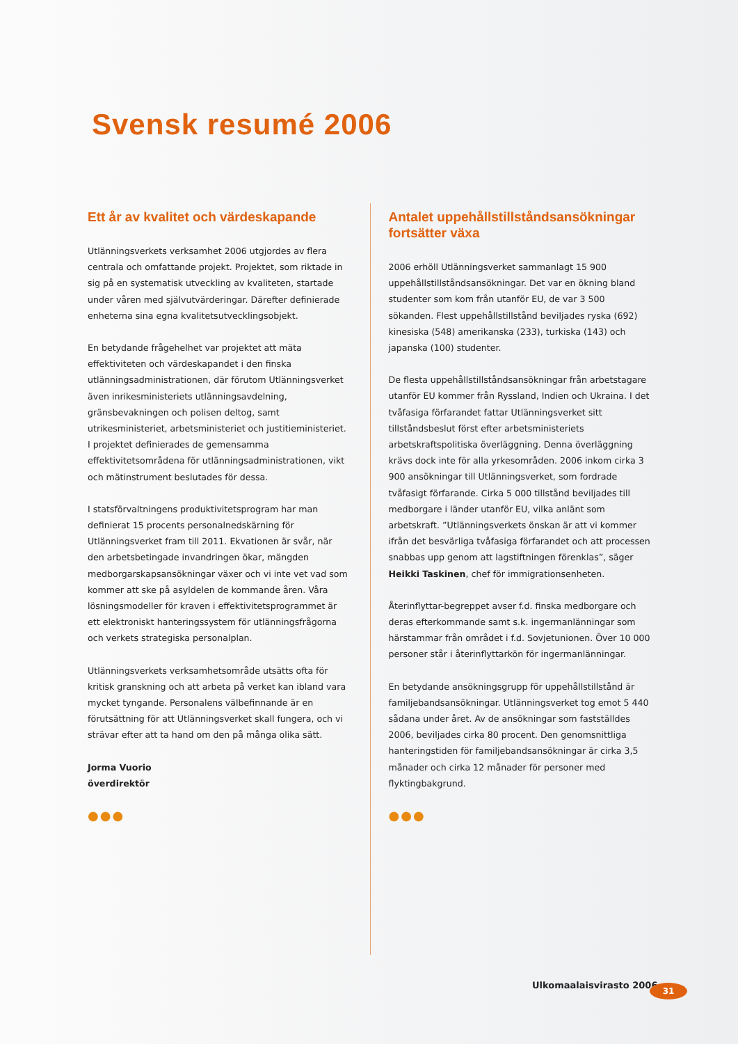Svensk resumé 2006
Ett år av kvalitet och värdeskapande
Utlänningsverkets verksamhet 2006 utgjordes av flera centrala och omfattande projekt. Projektet, som riktade in sig på en systematisk utveckling av kvaliteten, startade under våren med självutvärderingar. Därefter definierade enheterna sina egna kvalitetsutvecklingsobjekt.
En betydande frågehelhet var projektet att mäta effektiviteten och värdeskapandet i den finska utlänningsadministrationen, där förutom Utlänningsverket även inrikesministeriets utlänningsavdelning, gränsbevakningen och polisen deltog, samt utrikesministeriet, arbetsministeriet och justitieministeriet. I projektet definierades de gemensamma effektivitetsområdena för utlänningsadministrationen, vikt och mätinstrument beslutades för dessa.
I statsförvaltningens produktivitetsprogram har man definierat 15 procents personalnedskärning för Utlänningsverket fram till 2011. Ekvationen är svår, när den arbetsbetingade invandringen ökar, mängden medborgarskapsansökningar växer och vi inte vet vad som kommer att ske på asyldelen de kommande åren. Våra lösningsmodeller för kraven i effektivitetsprogrammet är ett elektroniskt hanteringssystem för utlänningsfrågorna och verkets strategiska personalplan.
Utlänningsverkets verksamhetsområde utsätts ofta för kritisk granskning och att arbeta på verket kan ibland vara mycket tyngande. Personalens välbefinnande är en förutsättning för att Utlänningsverket skall fungera, och vi strävar efter att ta hand om den på många olika sätt.
Jorma Vuorio
överdirektör
●●●
Antalet uppehållstillståndsansökningar fortsätter växa
2006 erhöll Utlänningsverket sammanlagt 15 900 uppehållstillståndsansökningar. Det var en ökning bland studenter som kom från utanför EU, de var 3 500 sökanden. Flest uppehållstillstånd beviljades ryska (692) kinesiska (548) amerikanska (233), turkiska (143) och japanska (100) studenter.
De flesta uppehållstillståndsansökningar från arbetstagare utanför EU kommer från Ryssland, Indien och Ukraina. I det tvåfasiga förfarandet fattar Utlänningsverket sitt tillståndsbeslut först efter arbetsministeriets arbetskraftspolitiska överläggning. Denna överläggning krävs dock inte för alla yrkesområden. 2006 inkom cirka 3 900 ansökningar till Utlänningsverket, som fordrade tvåfasigt förfarande. Cirka 5 000 tillstånd beviljades till medborgare i länder utanför EU, vilka anlänt som arbetskraft. ”Utlänningsverkets önskan är att vi kommer ifrån det besvärliga tvåfasiga förfarandet och att processen snabbas upp genom att lagstiftningen förenklas”, säger Heikki Taskinen, chef för immigrationsenheten.
Återinflyttar-begreppet avser f.d. finska medborgare och deras efterkommande samt s.k. ingermanlänningar som härstammar från området i f.d. Sovjetunionen. Över 10 000 personer står i återinflyttarkön för ingermanlänningar.
En betydande ansökningsgrupp för uppehållstillstånd är familjebandsansökningar. Utlänningsverket tog emot 5 440 sådana under året. Av de ansökningar som fastställdes 2006, beviljades cirka 80 procent. Den genomsnittliga hanteringstiden för familjebandsansökningar är cirka 3,5 månader och cirka 12 månader för personer med flyktingbakgrund.
●●●
Ulkomaalaisvirasto 2006 31